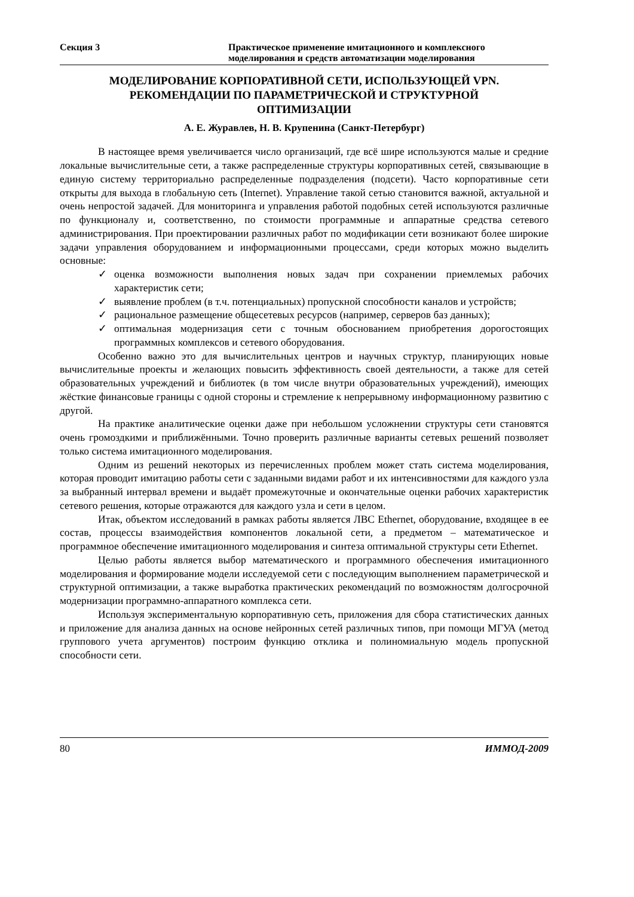Секция 3 Практическое применение имитационного и комплексного
моделирования и средств автоматизации моделирования
МОДЕЛИРОВАНИЕ КОРПОРАТИВНОЙ СЕТИ, ИСПОЛЬЗУЮЩЕЙ VPN.
РЕКОМЕНДАЦИИ ПО ПАРАМЕТРИЧЕСКОЙ И СТРУКТУРНОЙ
ОПТИМИЗАЦИИ
А. Е. Журавлев, Н. В. Крупенина (Санкт-Петербург)
В настоящее время увеличивается число организаций, где всё шире используются малые и средние локальные вычислительные сети, а также распределенные структуры корпоративных сетей, связывающие в единую систему территориально распределенные подразделения (подсети). Часто корпоративные сети открыты для выхода в глобальную сеть (Internet). Управление такой сетью становится важной, актуальной и очень непростой задачей. Для мониторинга и управления работой подобных сетей используются различные по функционалу и, соответственно, по стоимости программные и аппаратные средства сетевого администрирования. При проектировании различных работ по модификации сети возникают более широкие задачи управления оборудованием и информационными процессами, среди которых можно выделить основные:
✓ оценка возможности выполнения новых задач при сохранении приемлемых рабочих характеристик сети;
✓ выявление проблем (в т.ч. потенциальных) пропускной способности каналов и устройств;
✓ рациональное размещение общесетевых ресурсов (например, серверов баз данных);
✓ оптимальная модернизация сети с точным обоснованием приобретения дорогостоящих программных комплексов и сетевого оборудования.
Особенно важно это для вычислительных центров и научных структур, планирующих новые вычислительные проекты и желающих повысить эффективность своей деятельности, а также для сетей образовательных учреждений и библиотек (в том числе внутри образовательных учреждений), имеющих жёсткие финансовые границы с одной стороны и стремление к непрерывному информационному развитию с другой.
На практике аналитические оценки даже при небольшом усложнении структуры сети становятся очень громоздкими и приближёнными. Точно проверить различные варианты сетевых решений позволяет только система имитационного моделирования.
Одним из решений некоторых из перечисленных проблем может стать система моделирования, которая проводит имитацию работы сети с заданными видами работ и их интенсивностями для каждого узла за выбранный интервал времени и выдаёт промежуточные и окончательные оценки рабочих характеристик сетевого решения, которые отражаются для каждого узла и сети в целом.
Итак, объектом исследований в рамках работы является ЛВС Ethernet, оборудование, входящее в ее состав, процессы взаимодействия компонентов локальной сети, а предметом – математическое и программное обеспечение имитационного моделирования и синтеза оптимальной структуры сети Ethernet.
Целью работы является выбор математического и программного обеспечения имитационного моделирования и формирование модели исследуемой сети с последующим выполнением параметрической и структурной оптимизации, а также выработка практических рекомендаций по возможностям долгосрочной модернизации программно-аппаратного комплекса сети.
Используя экспериментальную корпоративную сеть, приложения для сбора статистических данных и приложение для анализа данных на основе нейронных сетей различных типов, при помощи МГУА (метод группового учета аргументов) построим функцию отклика и полиномиальную модель пропускной способности сети.
80 ИММОД-2009